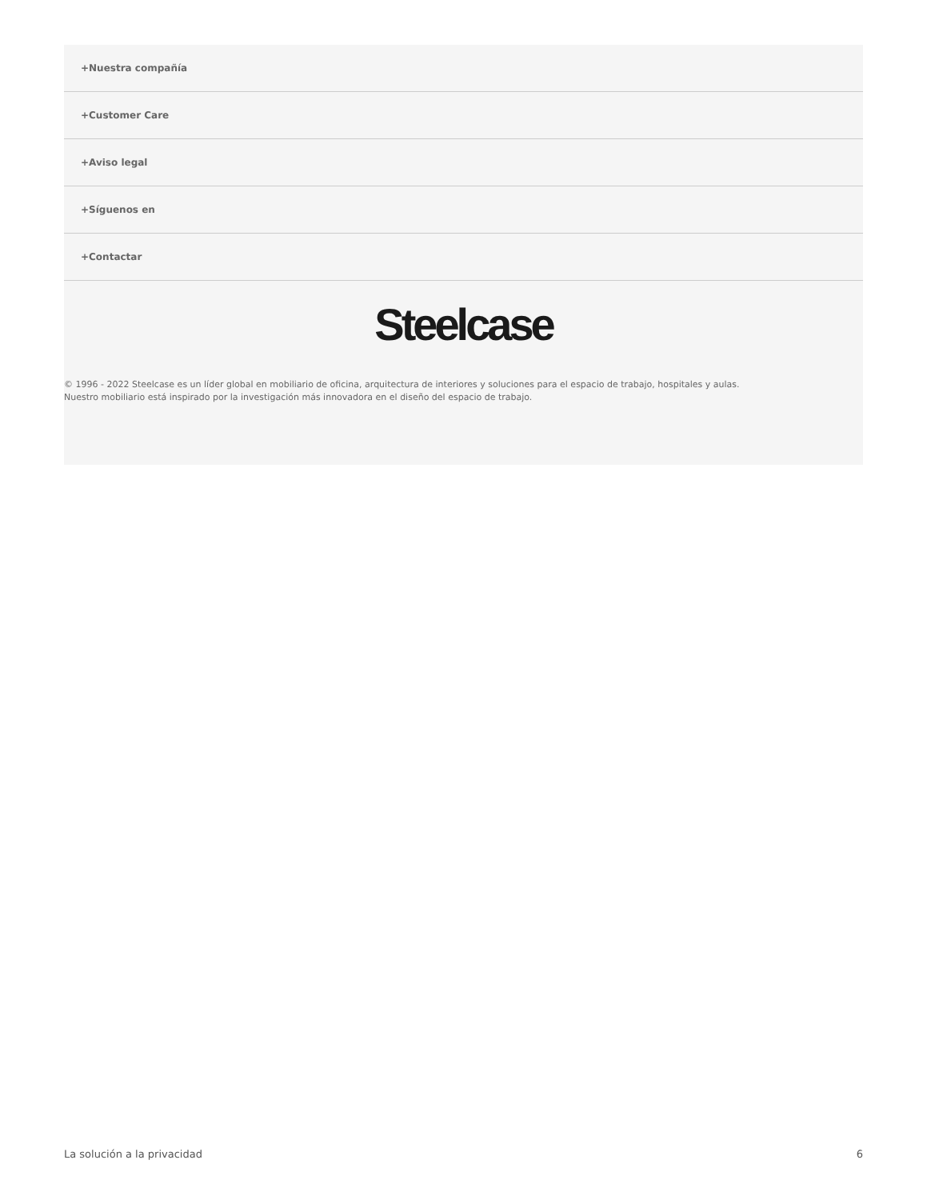+Nuestra compañía
+Customer Care
+Aviso legal
+Síguenos en
+Contactar
Steelcase
© 1996 - 2022 Steelcase es un líder global en mobiliario de oficina, arquitectura de interiores y soluciones para el espacio de trabajo, hospitales y aulas.
Nuestro mobiliario está inspirado por la investigación más innovadora en el diseño del espacio de trabajo.
La solución a la privacidad 6